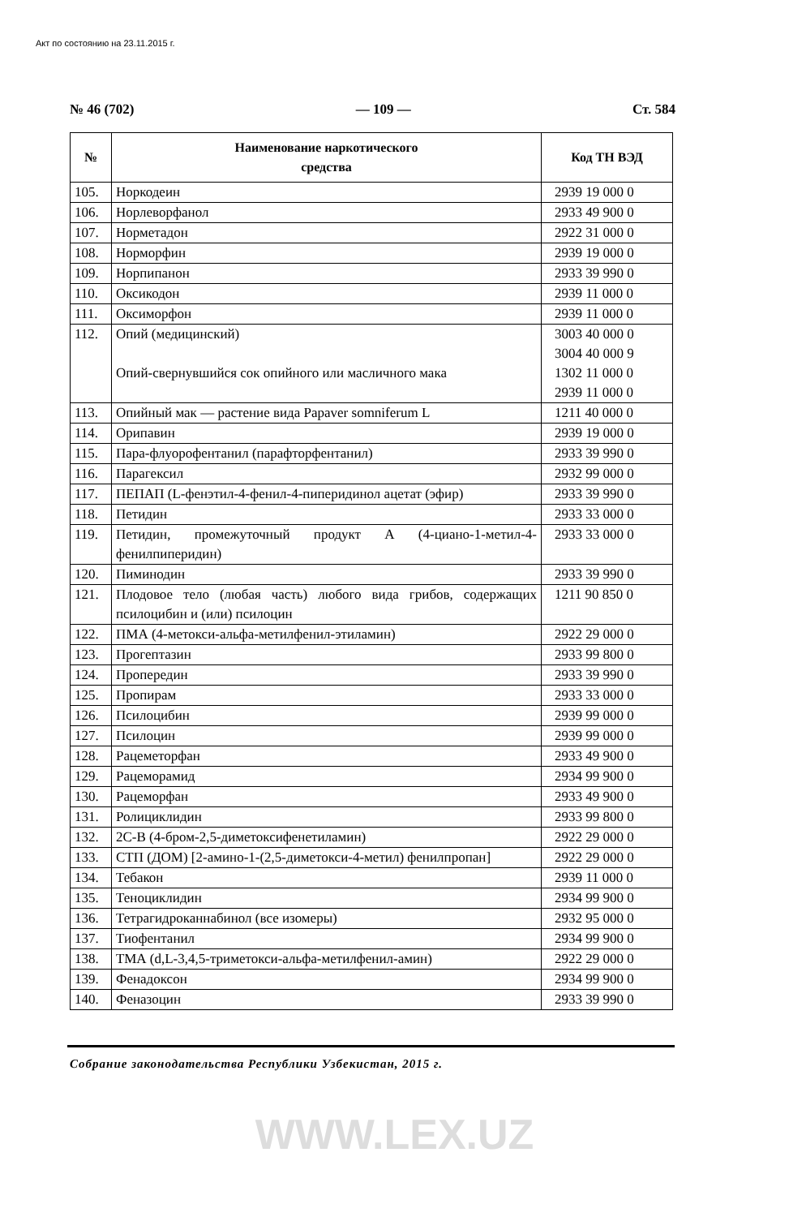Акт по состоянию на 23.11.2015 г.
№ 46 (702) — 109 — Ст. 584
| № | Наименование наркотического средства | Код ТН ВЭД |
| --- | --- | --- |
| 105. | Норкодеин | 2939 19 000 0 |
| 106. | Норлеворфанол | 2933 49 900 0 |
| 107. | Норметадон | 2922 31 000 0 |
| 108. | Норморфин | 2939 19 000 0 |
| 109. | Норпипанон | 2933 39 990 0 |
| 110. | Оксикодон | 2939 11 000 0 |
| 111. | Оксиморфон | 2939 11 000 0 |
| 112. | Опий (медицинский) Опий-свернувшийся сок опийного или масличного мака | 3003 40 000 0 3004 40 000 9 1302 11 000 0 2939 11 000 0 |
| 113. | Опийный мак — растение вида Papaver somniferum L | 1211 40 000 0 |
| 114. | Орипавин | 2939 19 000 0 |
| 115. | Пара-флуорофентанил (парафторфентанил) | 2933 39 990 0 |
| 116. | Парагексил | 2932 99 000 0 |
| 117. | ПЕПАП (L-фенэтил-4-фенил-4-пиперидинол ацетат (эфир) | 2933 39 990 0 |
| 118. | Петидин | 2933 33 000 0 |
| 119. | Петидин, промежуточный продукт А (4-циано-1-метил-4-фенилпиперидин) | 2933 33 000 0 |
| 120. | Пиминодин | 2933 39 990 0 |
| 121. | Плодовое тело (любая часть) любого вида грибов, содержащих псилоцибин и (или) псилоцин | 1211 90 850 0 |
| 122. | ПМА (4-метокси-альфа-метилфенил-этиламин) | 2922 29 000 0 |
| 123. | Прогептазин | 2933 99 800 0 |
| 124. | Пропередин | 2933 39 990 0 |
| 125. | Пропирам | 2933 33 000 0 |
| 126. | Псилоцибин | 2939 99 000 0 |
| 127. | Псилоцин | 2939 99 000 0 |
| 128. | Рацеметорфан | 2933 49 900 0 |
| 129. | Рацеморамид | 2934 99 900 0 |
| 130. | Рацеморфан | 2933 49 900 0 |
| 131. | Ролициклидин | 2933 99 800 0 |
| 132. | 2С-В (4-бром-2,5-диметоксифенетиламин) | 2922 29 000 0 |
| 133. | СТП (ДОМ) [2-амино-1-(2,5-диметокси-4-метил) фенилпропан] | 2922 29 000 0 |
| 134. | Тебакон | 2939 11 000 0 |
| 135. | Теноциклидин | 2934 99 900 0 |
| 136. | Тетрагидроканнабинол (все изомеры) | 2932 95 000 0 |
| 137. | Тиофентанил | 2934 99 900 0 |
| 138. | ТМА (d,L-3,4,5-триметокси-альфа-метилфенил-амин) | 2922 29 000 0 |
| 139. | Фенадоксон | 2934 99 900 0 |
| 140. | Феназоцин | 2933 39 990 0 |
Собрание законодательства Республики Узбекистан, 2015 г.
WWW.LEX.UZ